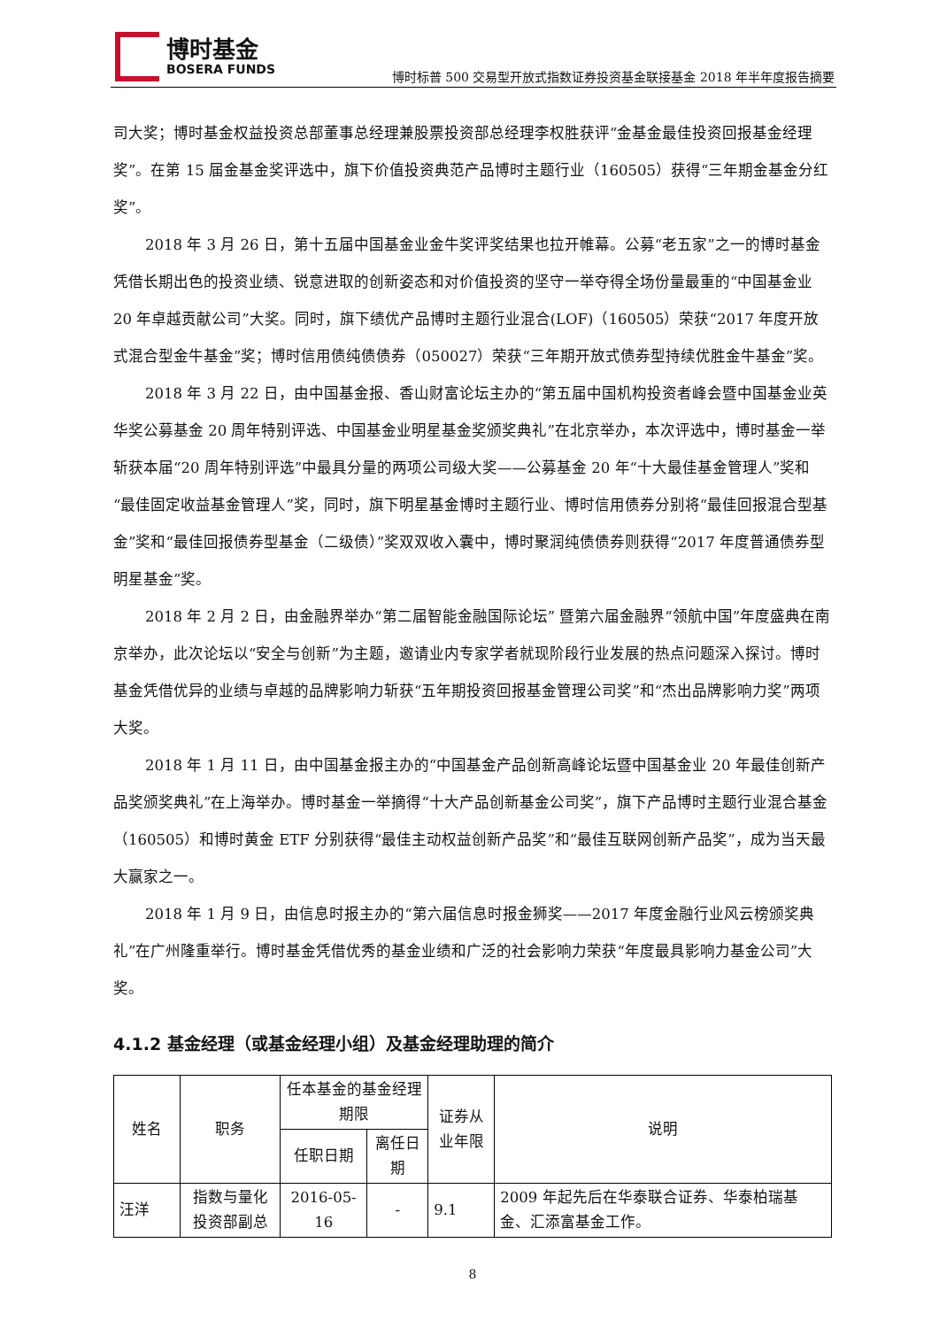博时基金
BOSERA FUNDS
博时标普 500 交易型开放式指数证券投资基金联接基金 2018 年半年度报告摘要
司大奖；博时基金权益投资总部董事总经理兼股票投资部总经理李权胜获评“金基金最佳投资回报基金经理奖”。在第 15 届金基金奖评选中，旗下价值投资典范产品博时主题行业（160505）获得“三年期金基金分红奖”。
2018 年 3 月 26 日，第十五届中国基金业金牛奖评奖结果也拉开帷幕。公募“老五家”之一的博时基金凭借长期出色的投资业绩、锐意进取的创新姿态和对价值投资的坚守一举夺得全场份量最重的“中国基金业 20 年卓越贡献公司”大奖。同时，旗下绩优产品博时主题行业混合(LOF)（160505）荣获“2017 年度开放式混合型金牛基金”奖；博时信用债纯债债券（050027）荣获“三年期开放式债券型持续优胜金牛基金”奖。
2018 年 3 月 22 日，由中国基金报、香山财富论坛主办的“第五届中国机构投资者峰会暨中国基金业英华奖公募基金 20 周年特别评选、中国基金业明星基金奖颁奖典礼”在北京举办，本次评选中，博时基金一举斩获本届“20 周年特别评选”中最具分量的两项公司级大奖——公募基金 20 年“十大最佳基金管理人”奖和“最佳固定收益基金管理人”奖，同时，旗下明星基金博时主题行业、博时信用债券分别将“最佳回报混合型基金”奖和“最佳回报债券型基金（二级债）”奖双双收入囊中，博时聚润纯债债券则获得“2017 年度普通债券型明星基金”奖。
2018 年 2 月 2 日，由金融界举办“第二届智能金融国际论坛” 暨第六届金融界“领航中国”年度盛典在南京举办，此次论坛以“安全与创新”为主题，邀请业内专家学者就现阶段行业发展的热点问题深入探讨。博时基金凭借优异的业绩与卓越的品牌影响力斩获“五年期投资回报基金管理公司奖”和“杰出品牌影响力奖”两项大奖。
2018 年 1 月 11 日，由中国基金报主办的“中国基金产品创新高峰论坛暨中国基金业 20 年最佳创新产品奖颁奖典礼”在上海举办。博时基金一举摘得“十大产品创新基金公司奖”，旗下产品博时主题行业混合基金（160505）和博时黄金 ETF 分别获得“最佳主动权益创新产品奖”和“最佳互联网创新产品奖”，成为当天最大赢家之一。
2018 年 1 月 9 日，由信息时报主办的“第六届信息时报金狮奖——2017 年度金融行业风云榜颁奖典礼”在广州隆重举行。博时基金凭借优秀的基金业绩和广泛的社会影响力荣获“年度最具影响力基金公司”大奖。
4.1.2 基金经理（或基金经理小组）及基金经理助理的简介
| 姓名 | 职务 | 任本基金的基金经理期限 | | 证券从业年限 | 说明 |
| --- | --- | --- | --- | --- | --- |
| | | 任职日期 | 离任日期 | | |
| 汪洋 | 指数与量化投资部副总 | 2016-05-16 | - | 9.1 | 2009 年起先后在华泰联合证券、华泰柏瑞基金、汇添富基金工作。 |
8